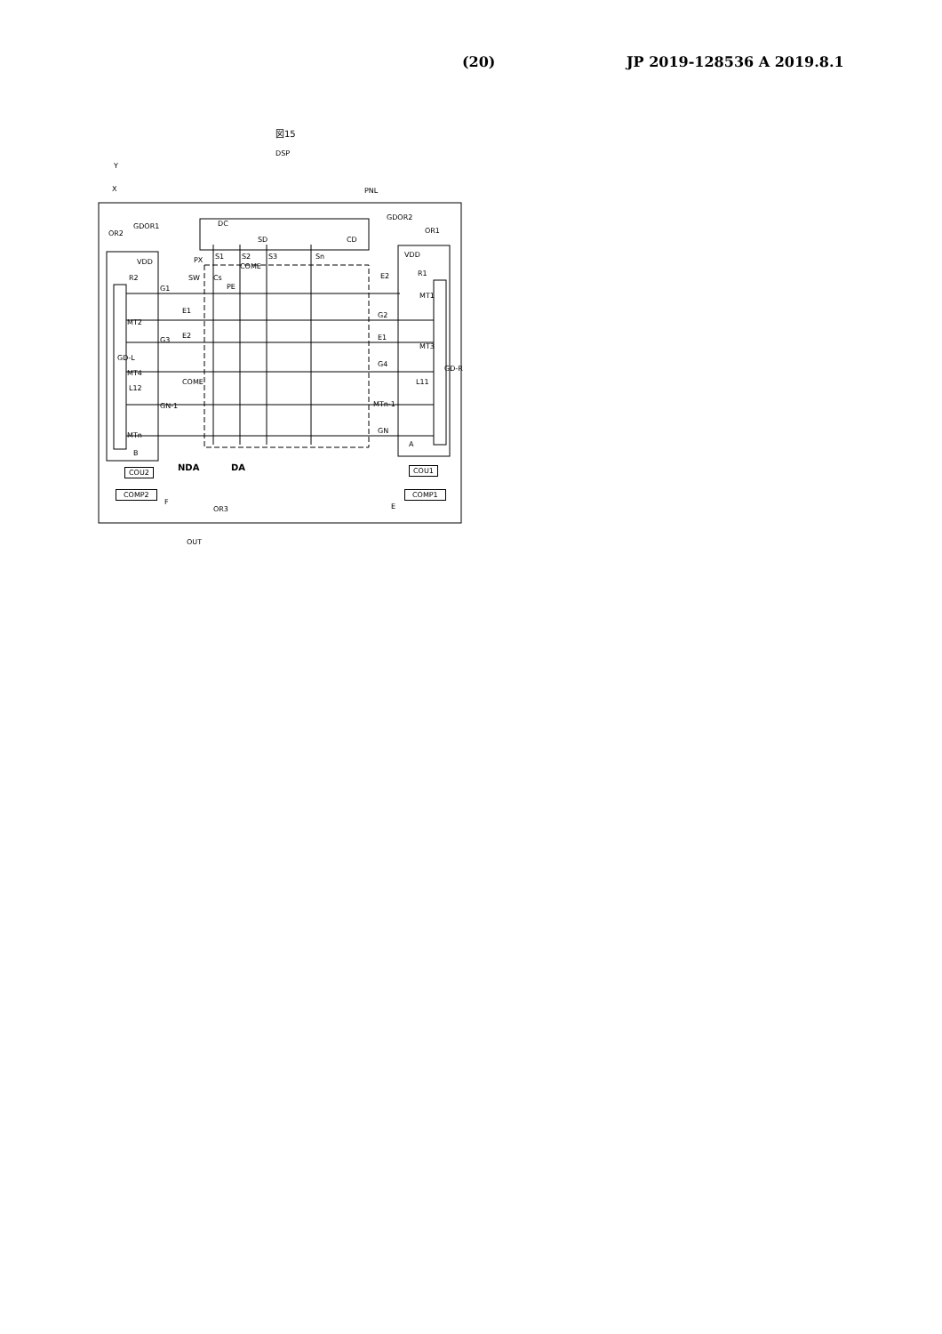(20) JP 2019-128536 A 2019.8.1
図15
DSP
Y
X PNL
OR2
GDOR1 DC
SD CD
GDOR2
OR1
S1 S2 S3 Sn PX
COME
SW Cs
PE
VDD
R2
VDD
R1 E2
MT1
G1
E1
MT2
E2
G2
E1
MT3
G3
GD-L
G4
MT4
COME
GD-R
L12
L11
GN-1 MTn-1
MTn
GN
A
B
NDA DA COU2 COU1
COMP2 COMP1
F
E OR3
OUT